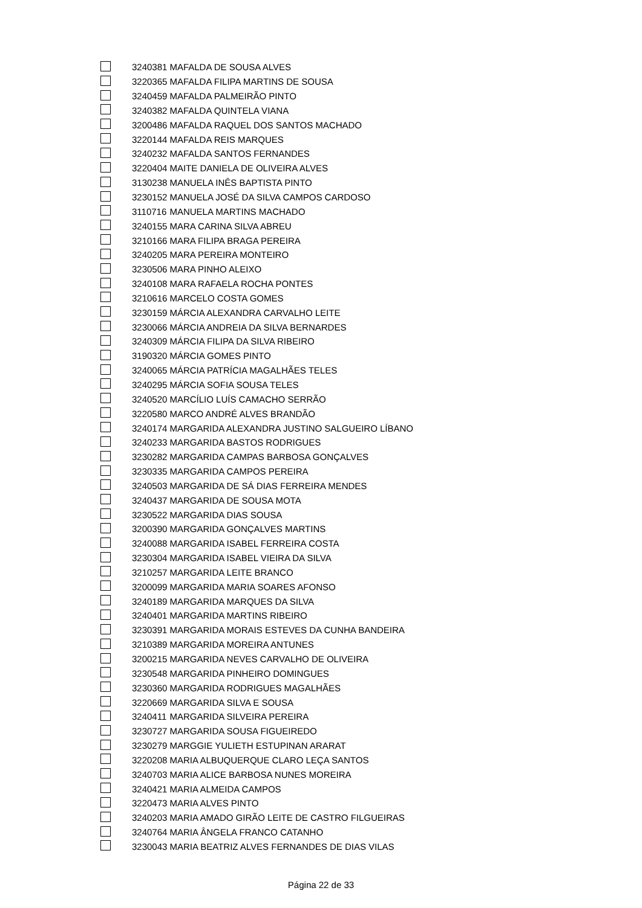| | 3240381 | MAFALDA DE SOUSA ALVES |
| | 3220365 | MAFALDA FILIPA MARTINS DE SOUSA |
| | 3240459 | MAFALDA PALMEIRÃO PINTO |
| | 3240382 | MAFALDA QUINTELA VIANA |
| | 3200486 | MAFALDA RAQUEL DOS SANTOS MACHADO |
| | 3220144 | MAFALDA REIS MARQUES |
| | 3240232 | MAFALDA SANTOS FERNANDES |
| | 3220404 | MAITE DANIELA DE OLIVEIRA ALVES |
| | 3130238 | MANUELA INÊS BAPTISTA PINTO |
| | 3230152 | MANUELA JOSÉ DA SILVA CAMPOS CARDOSO |
| | 3110716 | MANUELA MARTINS MACHADO |
| | 3240155 | MARA CARINA SILVA ABREU |
| | 3210166 | MARA FILIPA BRAGA PEREIRA |
| | 3240205 | MARA PEREIRA MONTEIRO |
| | 3230506 | MARA PINHO ALEIXO |
| | 3240108 | MARA RAFAELA ROCHA PONTES |
| | 3210616 | MARCELO COSTA GOMES |
| | 3230159 | MÁRCIA ALEXANDRA CARVALHO LEITE |
| | 3230066 | MÁRCIA ANDREIA DA SILVA BERNARDES |
| | 3240309 | MÁRCIA FILIPA DA SILVA RIBEIRO |
| | 3190320 | MÁRCIA GOMES PINTO |
| | 3240065 | MÁRCIA PATRÍCIA MAGALHÃES TELES |
| | 3240295 | MÁRCIA SOFIA SOUSA TELES |
| | 3240520 | MARCÍLIO LUÍS CAMACHO SERRÃO |
| | 3220580 | MARCO ANDRÉ ALVES BRANDÃO |
| | 3240174 | MARGARIDA ALEXANDRA JUSTINO SALGUEIRO LÍBANO |
| | 3240233 | MARGARIDA BASTOS RODRIGUES |
| | 3230282 | MARGARIDA CAMPAS BARBOSA GONÇALVES |
| | 3230335 | MARGARIDA CAMPOS PEREIRA |
| | 3240503 | MARGARIDA DE SÁ DIAS FERREIRA MENDES |
| | 3240437 | MARGARIDA DE SOUSA MOTA |
| | 3230522 | MARGARIDA DIAS SOUSA |
| | 3200390 | MARGARIDA GONÇALVES MARTINS |
| | 3240088 | MARGARIDA ISABEL FERREIRA COSTA |
| | 3230304 | MARGARIDA ISABEL VIEIRA DA SILVA |
| | 3210257 | MARGARIDA LEITE BRANCO |
| | 3200099 | MARGARIDA MARIA SOARES AFONSO |
| | 3240189 | MARGARIDA MARQUES DA SILVA |
| | 3240401 | MARGARIDA MARTINS RIBEIRO |
| | 3230391 | MARGARIDA MORAIS ESTEVES DA CUNHA BANDEIRA |
| | 3210389 | MARGARIDA MOREIRA ANTUNES |
| | 3200215 | MARGARIDA NEVES CARVALHO DE OLIVEIRA |
| | 3230548 | MARGARIDA PINHEIRO DOMINGUES |
| | 3230360 | MARGARIDA RODRIGUES MAGALHÃES |
| | 3220669 | MARGARIDA SILVA E SOUSA |
| | 3240411 | MARGARIDA SILVEIRA PEREIRA |
| | 3230727 | MARGARIDA SOUSA FIGUEIREDO |
| | 3230279 | MARGGIE YULIETH ESTUPINAN ARARAT |
| | 3220208 | MARIA ALBUQUERQUE CLARO LEÇA SANTOS |
| | 3240703 | MARIA ALICE BARBOSA NUNES MOREIRA |
| | 3240421 | MARIA ALMEIDA CAMPOS |
| | 3220473 | MARIA ALVES PINTO |
| | 3240203 | MARIA AMADO GIRÃO LEITE DE CASTRO FILGUEIRAS |
| | 3240764 | MARIA ÂNGELA FRANCO CATANHO |
| | 3230043 | MARIA BEATRIZ ALVES FERNANDES DE DIAS VILAS |
Página 22 de 33